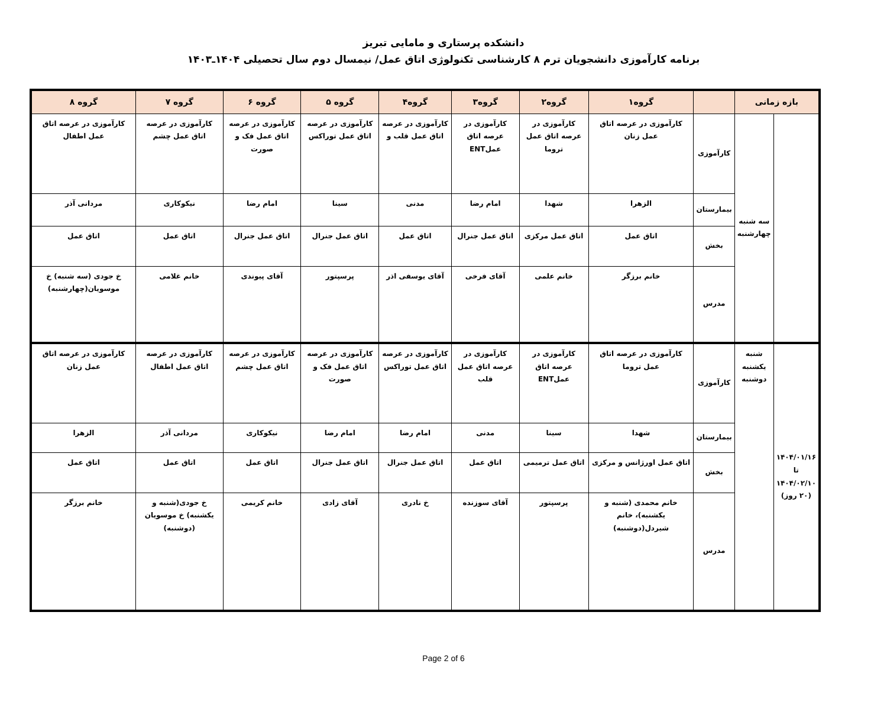دانشکده پرستاری و مامایی تبریز
برنامه کارآموزی دانشجویان ترم ۸ کارشناسی تکنولوژی اتاق عمل/ نیمسال دوم سال تحصیلی ۱۴۰۴ـ۱۴۰۳
| بازه زمانی | | | گروه۱ | گروه۲ | گروه۳ | گروه۴ | گروه ۵ | گروه ۶ | گروه ۷ | گروه ۸ |
| --- | --- | --- | --- | --- | --- | --- | --- | --- | --- | --- |
| | سه شنبه چهارشنبه | کارآموزی | کارآموزی در عرصه اتاق عمل زنان | کارآموزی در عرصه اتاق عمل تروما | کارآموزی در عرصه اتاق عملENT | کارآموزی در عرصه اتاق عمل قلب و | کارآموزی در عرصه اتاق عمل توراکس | کارآموزی در عرصه اتاق عمل فک و صورت | کارآموزی در عرصه اتاق عمل چشم | کارآموزی در عرصه اتاق عمل اطفال |
| | | بیمارستان | الزهرا | شهدا | امام رضا | مدنی | سینا | امام رضا | نیکوکاری | مردانی آذر |
| | | بخش | اتاق عمل | اتاق عمل مرکزی | اتاق عمل جنرال | اتاق عمل | اتاق عمل جنرال | اتاق عمل جنرال | اتاق عمل | اتاق عمل |
| | | مدرس | خانم برزگر | خانم علمی | آقای فرخی | آقای یوسفی اذر | پرسپتور | آقای پیوندی | خانم غلامی | خ جودی (سه شنبه) خ موسویان(چهارشنبه) |
| ۱۴۰۴/۰۱/۱۶ تا ۱۴۰۴/۰۲/۱۰ (۲۰ روز) | شنبه یکشنبه دوشنبه | کارآموزی | کارآموزی در عرصه اتاق عمل تروما | کارآموزی در عرصه اتاق عملENT | کارآموزی در عرصه اتاق عمل قلب | کارآموزی در عرصه اتاق عمل توراکس | کارآموزی در عرصه اتاق عمل فک و صورت | کارآموزی در عرصه اتاق عمل چشم | کارآموزی در عرصه اتاق عمل اطفال | کارآموزی در عرصه اتاق عمل زنان |
| | | بیمارستان | شهدا | سینا | مدنی | امام رضا | امام رضا | نیکوکاری | مردانی آذر | الزهرا |
| | | بخش | اتاق عمل اورژانس و مرکزی | اتاق عمل ترمیمی | اتاق عمل | اتاق عمل جنرال | اتاق عمل جنرال | اتاق عمل | اتاق عمل | اتاق عمل |
| | | مدرس | خانم محمدی (شنبه و یکشنبه)، خانم شیردل(دوشنبه) | پرسپتور | آقای سوزنده | خ نادری | آقای زادی | خانم کریمی | خ جودی(شنبه و یکشنبه) خ موسویان (دوشنبه) | خانم برزگر |
Page 2 of 6